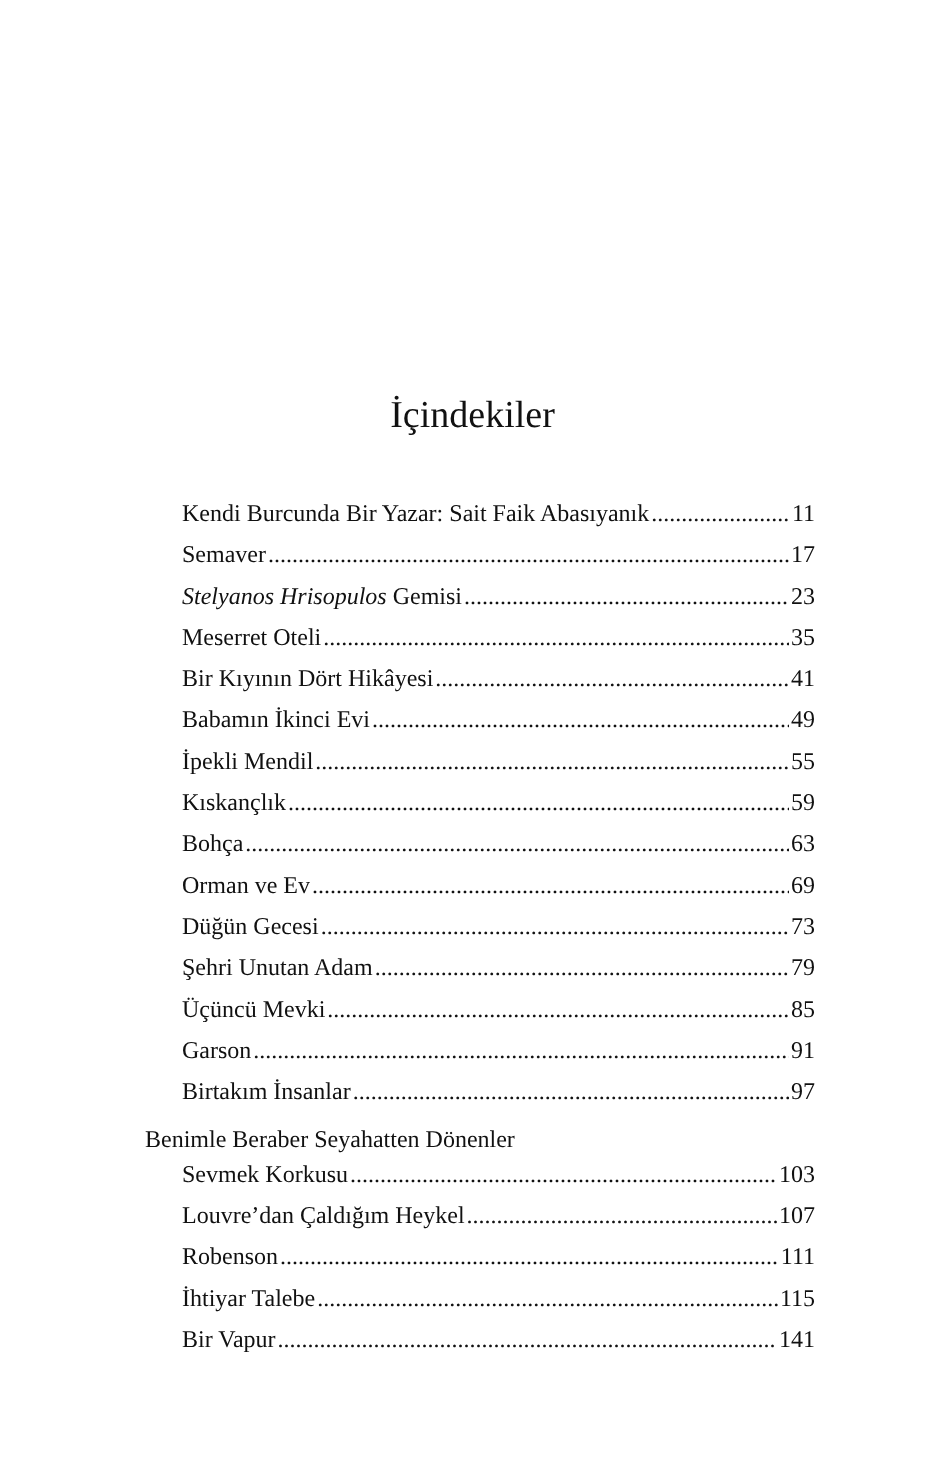İçindekiler
Kendi Burcunda Bir Yazar: Sait Faik Abasıyanık 11
Semaver 17
Stelyanos Hrisopulos Gemisi 23
Meserret Oteli 35
Bir Kıyının Dört Hikâyesi 41
Babamın İkinci Evi 49
İpekli Mendil 55
Kıskançlık 59
Bohça 63
Orman ve Ev 69
Düğün Gecesi 73
Şehri Unutan Adam 79
Üçüncü Mevki 85
Garson 91
Birtakım İnsanlar 97
Benimle Beraber Seyahatten Dönenler
Sevmek Korkusu 103
Louvre’dan Çaldığım Heykel 107
Robenson 111
İhtiyar Talebe 115
Bir Vapur 141